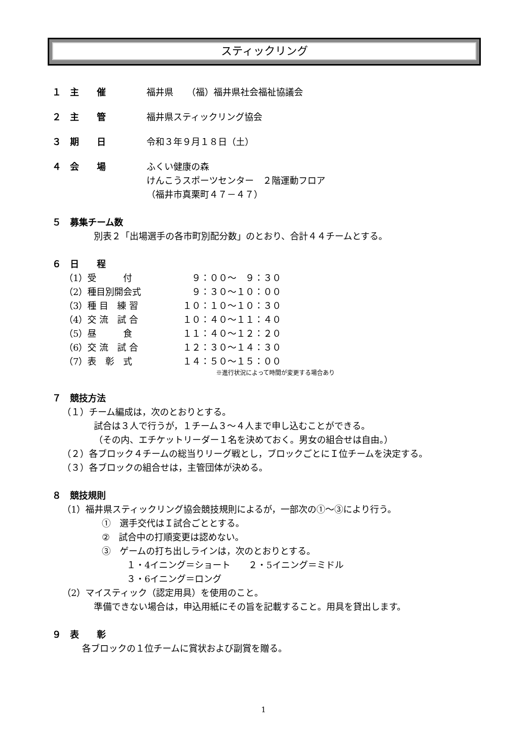スティックリング
１　主　　催 福井県　　（福）福井県社会福祉協議会
２　主　　管 福井県スティックリング協会
３　期　　日 令和３年９月１８日（土）
４　会　　場 ふくい健康の森
けんこうスポーツセンター　２階運動フロア
（福井市真栗町４７－４７）
５　募集チーム数
別表２「出場選手の各市町別配分数」のとおり、合計４４チームとする。
６　日　　程
| （1）受 付 | ９：００～ ９：３０ |
| （2）種目別開会式 | ９：３０～１０：００ |
| （3）種 目 練 習 | １０：１０～１０：３０ |
| （4）交 流 試 合 | １０：４０～１１：４０ |
| （5）昼 食 | １１：４０～１２：２０ |
| （6）交 流 試 合 | １２：３０～１４：３０ |
| （7）表 彰 式 | １４：５０～１５：００ |
※進行状況によって時間が変更する場合あり
７　競技方法
（１）チーム編成は，次のとおりとする。
試合は３人で行うが，１チーム３～４人まで申し込むことができる。
（その内、エチケットリーダー１名を決めておく。男女の組合せは自由。）
（２）各ブロック４チームの総当りリーグ戦とし，ブロックごとにＩ位チームを決定する。
（３）各ブロックの組合せは，主管団体が決める。
８　競技規則
（1）福井県スティックリング協会競技規則によるが，一部次の①～③により行う。
①　選手交代はＩ試合ごととする。
②　試合中の打順変更は認めない。
③　ゲームの打ち出しラインは，次のとおりとする。
１・4イニング＝ショート　　２・5イニング＝ミドル
３・6イニング＝ロング
（2）マイスティック（認定用具）を使用のこと。
準備できない場合は，申込用紙にその旨を記載すること。用具を貸出します。
９　表　　彰
各ブロックの１位チームに賞状および副賞を贈る。
1